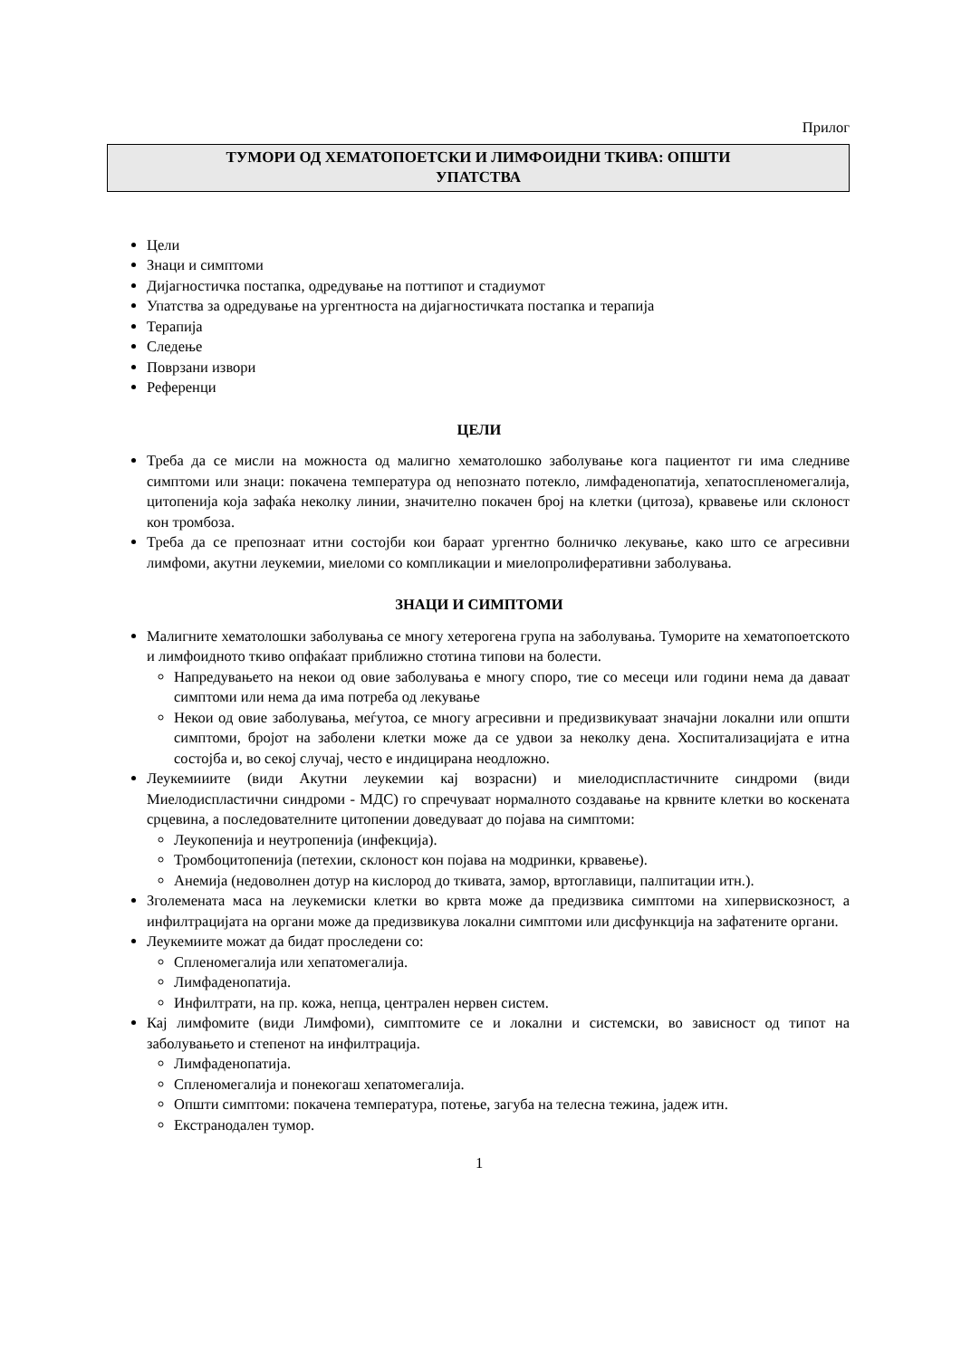Прилог
ТУМОРИ ОД ХЕМАТОПОЕТСКИ И ЛИМФОИДНИ ТКИВА: ОПШТИ
УПАТСТВА
Цели
Знаци и симптоми
Дијагностичка постапка, одредување на поттипот и стадиумот
Упатства за одредување на ургентноста на дијагностичката постапка и терапија
Терапија
Следење
Поврзани извори
Референци
ЦЕЛИ
Треба да се мисли на можноста од малигно хематолошко заболување кога пациентот ги има следниве симптоми или знаци: покачена температура од непознато потекло, лимфаденопатија, хепатоспленомегалија, цитопенија која зафаќа неколку линии, значително покачен број на клетки (цитоза), крвавење или склоност кон тромбоза.
Треба да се препознаат итни состојби кои бараат ургентно болничко лекување, како што се агресивни лимфоми, акутни леукемии, миеломи со компликации и миелопролиферативни заболувања.
ЗНАЦИ И СИМПТОМИ
Малигните хематолошки заболувања се многу хетерогена група на заболувања. Туморите на хематопоетското и лимфоидното ткиво опфаќаат приближно стотина типови на болести.
Напредувањето на некои од овие заболувања е многу споро, тие со месеци или години нема да даваат симптоми или нема да има потреба од лекување
Некои од овие заболувања, меѓутоа, се многу агресивни и предизвикуваат значајни локални или општи симптоми, бројот на заболени клетки може да се удвои за неколку дена. Хоспитализацијата е итна состојба и, во секој случај, често е индицирана неодложно.
Леукемииите (види Акутни леукемии кај возрасни) и миелодиспластичните синдроми (види Миелодиспластични синдроми - МДС) го спречуваат нормалното создавање на крвните клетки во коскената срцевина, а последователните цитопении доведуваат до појава на симптоми:
Леукопенија и неутропенија (инфекција).
Тромбоцитопенија (петехии, склоност кон појава на модринки, крвавење).
Анемија (недоволнен дотур на кислород до ткивата, замор, вртоглавици, палпитации итн.).
Зголемената маса на леукемиски клетки во крвта може да предизвика симптоми на хипервискозност, а инфилтрацијата на органи може да предизвикува локални симптоми или дисфункција на зафатените органи.
Леукемиите можат да бидат проследени со:
Спленомегалија или хепатомегалија.
Лимфаденопатија.
Инфилтрати, на пр. кожа, непца, централен нервен систем.
Кај лимфомите (види Лимфоми), симптомите се и локални и системски, во зависност од типот на заболувањето и степенот на инфилтрација.
Лимфаденопатија.
Спленомегалија и понекогаш хепатомегалија.
Општи симптоми: покачена температура, потење, загуба на телесна тежина, јадеж итн.
Екстранодален тумор.
1